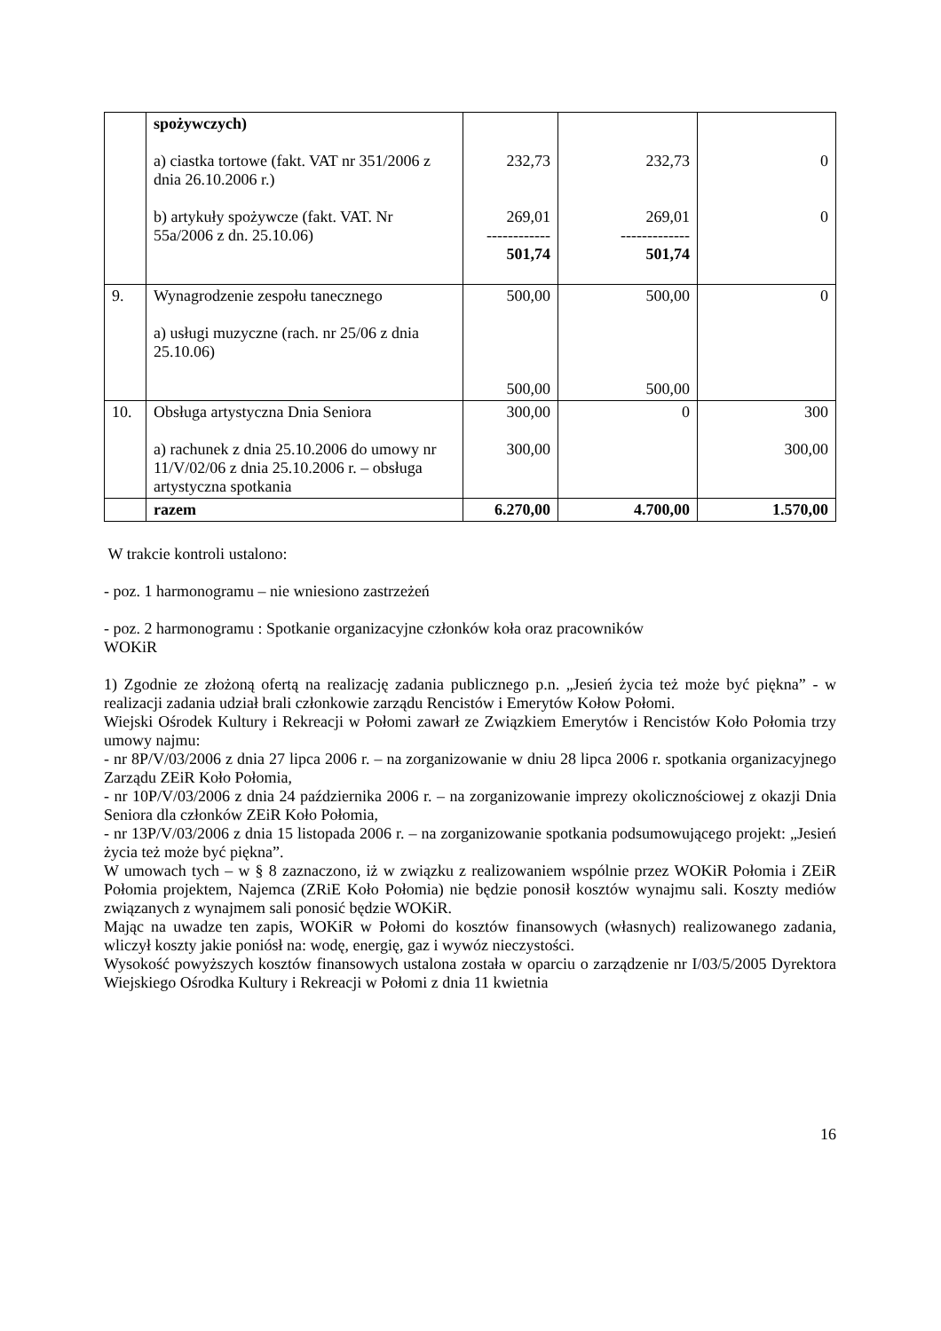| | spożywczych) a) ciastka tortowe (fakt. VAT nr 351/2006 z dnia 26.10.2006 r.) b) artykuły spożywcze (fakt. VAT. Nr 55a/2006 z dn. 25.10.06) | 232,73 269,01 ------------ 501,74 | 232,73 269,01 ------------- 501,74 | 0 0 |
| 9. | Wynagrodzenie zespołu tanecznego a) usługi muzyczne (rach. nr 25/06 z dnia 25.10.06) | 500,00 500,00 | 500,00 500,00 | 0 |
| 10. | Obsługa artystyczna Dnia Seniora a) rachunek z dnia 25.10.2006 do umowy nr 11/V/02/06 z dnia 25.10.2006 r. – obsługa artystyczna spotkania | 300,00 300,00 | 0 | 300 300,00 |
| | razem | 6.270,00 | 4.700,00 | 1.570,00 |
W trakcie kontroli ustalono:
- poz. 1 harmonogramu – nie wniesiono zastrzeżeń
- poz. 2 harmonogramu : Spotkanie organizacyjne członków koła oraz pracowników
WOKiR
1) Zgodnie ze złożoną ofertą na realizację zadania publicznego p.n. „Jesień życia też może być piękna” - w realizacji zadania udział brali członkowie zarządu Rencistów i Emerytów Kołow Połomi.
Wiejski Ośrodek Kultury i Rekreacji w Połomi zawarł ze Związkiem Emerytów i Rencistów Koło Połomia trzy umowy najmu:
- nr 8P/V/03/2006 z dnia 27 lipca 2006 r. – na zorganizowanie w dniu 28 lipca 2006 r. spotkania organizacyjnego Zarządu ZEiR Koło Połomia,
- nr 10P/V/03/2006 z dnia 24 października 2006 r. – na zorganizowanie imprezy okolicznościowej z okazji Dnia Seniora dla członków ZEiR Koło Połomia,
- nr 13P/V/03/2006 z dnia 15 listopada 2006 r. – na zorganizowanie spotkania podsumowującego projekt: „Jesień życia też może być piękna”.
W umowach tych – w § 8 zaznaczono, iż w związku z realizowaniem wspólnie przez WOKiR Połomia i ZEiR Połomia projektem, Najemca (ZRiE Koło Połomia) nie będzie ponosił kosztów wynajmu sali. Koszty mediów związanych z wynajmem sali ponosić będzie WOKiR.
Mając na uwadze ten zapis, WOKiR w Połomi do kosztów finansowych (własnych) realizowanego zadania, wliczył koszty jakie poniósł na: wodę, energię, gaz i wywóz nieczystości.
Wysokość powyższych kosztów finansowych ustalona została w oparciu o zarządzenie nr I/03/5/2005 Dyrektora Wiejskiego Ośrodka Kultury i Rekreacji w Połomi z dnia 11 kwietnia
16